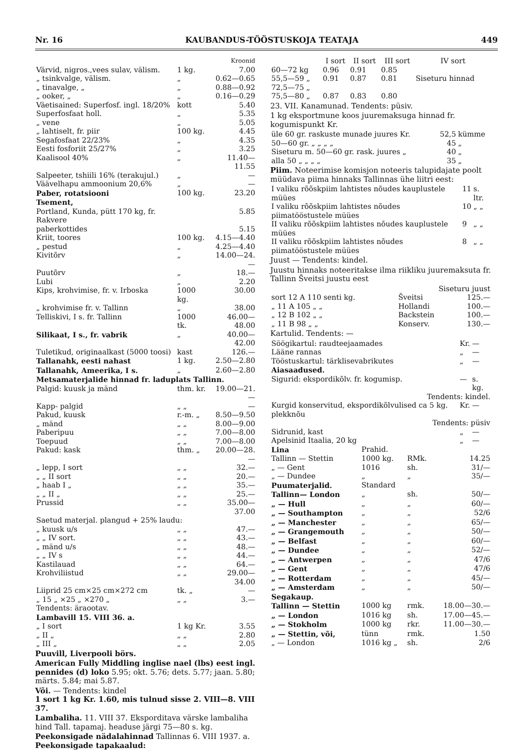Nr. 16 KAUBANDUS-TÖÖSTUSKOJA TEATAJA 449
| | | Kroonid |
| --- | --- | --- |
| Värvid, nigros.,vees sulav, välism. | 1 kg. | 7.00 |
| „ tsinkvalge, välism. | „ | 0.62—0.65 |
| „ tinavalge, „ | „ | 0.88—0.92 |
| „ ooker, „ | „ | 0.16—0.29 |
| Väetisained: Superfosf. ingl. 18/20% | kott | 5.40 |
| Superfosfaat holl. | „ | 5.35 |
| „ vene | „ | 5.05 |
| „ lahtiselt, fr. piir | 100 kg. | 4.45 |
| Segafosfaat 22/23% | „ | 4.35 |
| Eesti fosforiit 25/27% | „ | 3.25 |
| Kaalisool 40% | „ | 11.40—11.55 |
| Salpeeter, tshiili 16% (terakujul.) | „ | — |
| Väävelhapu ammoonium 20,6% | „ | — |
| Paber, rotatsiooni | 100 kg. | 23.20 |
| Tsement, | | |
| Portland, Kunda, pütt 170 kg, fr. Rakvere | | 5.85 |
| paberkottides | | 5.15 |
| Kriit, toores | 100 kg. | 4.15—4.40 |
| „ pestud | „ | 4.25—4.40 |
| Kivitõrv | „ | 14.00—24.— |
| Puutõrv | „ | 18.— |
| Lubi | „ | 2.20 |
| Kips, krohvimise, fr. v. Irboska | 1000 kg. | 30.00 |
| „ krohvimise fr. v. Tallinn | „ | 38.00 |
| Telliskivi, I s. fr. Tallinn | 1000 tk. | 46.00—48.00 |
| Silikaat, I s., fr. vabrik | „ | 40.00—42.00 |
| Tuletikud, originaalkast (5000 toosi) | kast | 126.— |
| Tallanahk, eesti nahast | 1 kg. | 2.50—2.80 |
| Tallanahk, Ameerika, I s. | „ | 2.60—2.80 |
| Metsamaterjalide hinnad fr. laduplats Tallinn. | | |
| Palgid: kuusk ja mänd | thm. kr. | 19.00—21.— |
| Kapp- palgid | „ „ | — |
| Pakud, kuusk | r.-m. „ | 8.50—9.50 |
| „ mänd | „ „ | 8.00—9.00 |
| Paberipuu | „ „ | 7.00—8.00 |
| Toepuud | „ „ | 7.00—8.00 |
| Pakud: kask | thm. „ | 20.00—28.— |
| „ lepp, I sort | „ „ | 32.— |
| „ „ II sort | „ „ | 20.— |
| „ haab I „ | „ „ | 35.— |
| „ „ II „ | „ „ | 25.— |
| Prussid | „ „ | 35.00—37.00 |
| Saetud materjal. plangud + 25% laudu: | | |
| „ kuusk u/s | „ „ | 47.— |
| „ „ IV sort. | „ „ | 43.— |
| „ mänd u/s | „ „ | 48.— |
| „ „ IV s | „ „ | 44.— |
| Kastilauad | „ „ | 64.— |
| Krohviliistud | „ „ | 29.00—34.00 |
| Liiprid 25 cm×25 cm×272 cm | tk. „ | — |
| „ 15 „ ×25 „ ×270 „ | „ „ | 3.— |
| Tendents: äraootav. | | |
| Lambavill 15. VIII 36. a. | | |
| „ I sort | 1 kg Kr. | 3.55 |
| „ II „ | „ „ | 2.80 |
| „ III „ | „ „ | 2.05 |
Puuvill, Liverpooli börs.
American Fully Middling inglise nael (lbs) eest ingl. pennides (d) loko 5.95; okt. 5.76; dets. 5.77; jaan. 5.80; märts. 5.84; mai 5.87.
Või. — Tendents: kindel
1 sort 1 kg Kr. 1.60, mis tulnud sisse 2. VIII—8. VIII 37.
Lambaliha. 11. VIII 37. Eksporditava värske lambaliha hind Tall. tapamaj. headuse järgi 75—80 s. kg.
Peekonsigade nädalahinnad Tallinnas 6. VIII 1937. a.
Peekonsigade tapakaalud:
| | I sort | II sort | III sort | IV sort |
| --- | --- | --- | --- | --- |
| 60—72 kg | 0.96 | 0.91 | 0.85 | |
| 55,5—59 „ 72,5—75 „ | 0.91 | 0.87 | 0.81 | Siseturu hinnad |
| 75,5—80 „ | 0.87 | 0.83 | 0.80 | |
23. VII. Kanamunad. Tendents: püsiv.
1 kg eksportmune koos juuremaksuga hinnad fr. kogumispunkt Kr.
| üle 60 gr. raskuste munade juures Kr. | 52,5 | kümme |
| 50—60 gr. „ „ „ „ | 45 | „ |
| Siseturu m. 50—60 gr. rask. juures „ | 40 | „ |
| alla 50 „ „ „ „ | 35 | „ |
Piim. Noteerimise komisjon noteeris talupidajate poolt müüdava piima hinnaks Tallinnas ühe liitri eest:
| I valiku rõõskpiim lahtistes nõudes kauplustele müües | 11 | s. ltr. |
| I valiku rõõskpiim lahtistes nõudes piimatööstustele müües | 10 | „ „ |
| II valiku rõõskpiim lahtistes nõudes kauplustele müües | 9 | „ „ |
| II valiku rõõskpiim lahtistes nõudes piimatööstustele müües | 8 | „ „ |
Juust — Tendents: kindel.
Juustu hinnaks noteeritakse ilma riikliku juuremaksuta fr. Tallinn Šveitsi juustu eest
| | Siseturu juust | |
| sort 12 A 110 senti kg. | Šveitsi | 125.— |
| „ 11 A 105 „ „ | Hollandi | 100.— |
| „ 12 B 102 „ „ | Backstein | 100.— |
| „ 11 B 98 „ „ | Konserv. | 130.— |
Kartulid. Tendents: —
| Söögikartul: raudteejaamades | Kr. | — |
| Lääne rannas | „ | — |
| Tööstuskartul: tärklisevabrikutes | „ | — |
| Aiasaadused. | | |
| Sigurid: ekspordikõlv. fr. kogumisp. | — | s. kg. |
| Tendents: kindel. | | |
| Kurgid konservitud, ekspordikõlvulised ca 5 kg. plekknõu | Kr. | — |
| Tendents: püsiv | | |
| Sidrunid, kast | „ | — |
| Apelsinid Itaalia, 20 kg | „ | — |
| Lina | Prahid. | | |
| Tallinn — Stettin | 1000 kg. | RMk. | 14.25 |
| „ — Gent | 1016 | sh. | 31/— |
| „ — Dundee | „ | „ | 35/— |
| Puumaterjalid. | Standard | | |
| Tallinn— London | „ | sh. | 50/— |
| „ — Hull | „ | „ | 60/— |
| „ — Southampton | „ | „ | 52/6 |
| „ — Manchester | „ | „ | 65/— |
| „ — Grangemouth | „ | „ | 50/— |
| „ — Belfast | „ | „ | 60/— |
| „ — Dundee | „ | „ | 52/— |
| „ — Antwerpen | „ | „ | 47/6 |
| „ — Gent | „ | „ | 47/6 |
| „ — Rotterdam | „ | „ | 45/— |
| „ — Amsterdam | „ | „ | 50/— |
| Segakaup. | | | |
| Tallinn — Stettin | 1000 kg | rmk. | 18.00—30.— |
| „ — London | 1016 kg | sh. | 17.00—45.— |
| „ — Stokholm | 1000 kg | rkr. | 11.00—30.— |
| „ — Stettin, või, | tünn | rmk. | 1.50 |
| „ — London | 1016 kg „ | sh. | 2/6 |